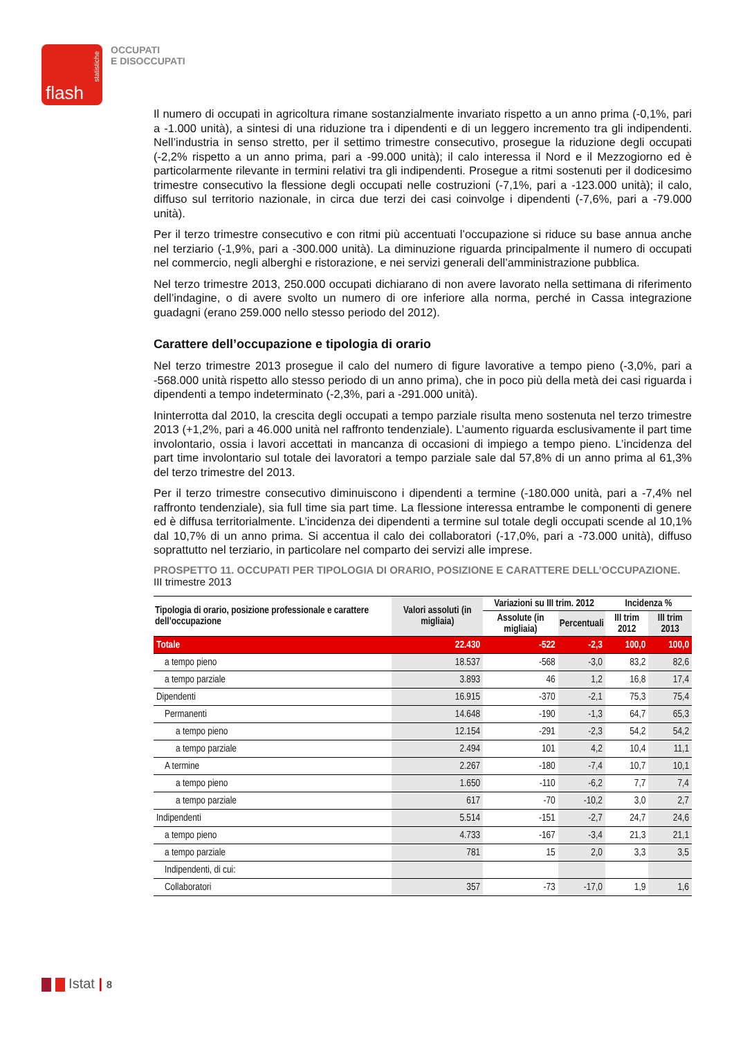statistiche
flash
OCCUPATI
E DISOCCUPATI
Il numero di occupati in agricoltura rimane sostanzialmente invariato rispetto a un anno prima (-0,1%, pari a -1.000 unità), a sintesi di una riduzione tra i dipendenti e di un leggero incremento tra gli indipendenti. Nell’industria in senso stretto, per il settimo trimestre consecutivo, prosegue la riduzione degli occupati (-2,2% rispetto a un anno prima, pari a -99.000 unità); il calo interessa il Nord e il Mezzogiorno ed è particolarmente rilevante in termini relativi tra gli indipendenti. Prosegue a ritmi sostenuti per il dodicesimo trimestre consecutivo la flessione degli occupati nelle costruzioni (-7,1%, pari a -123.000 unità); il calo, diffuso sul territorio nazionale, in circa due terzi dei casi coinvolge i dipendenti (-7,6%, pari a -79.000 unità).
Per il terzo trimestre consecutivo e con ritmi più accentuati l’occupazione si riduce su base annua anche nel terziario (-1,9%, pari a -300.000 unità). La diminuzione riguarda principalmente il numero di occupati nel commercio, negli alberghi e ristorazione, e nei servizi generali dell’amministrazione pubblica.
Nel terzo trimestre 2013, 250.000 occupati dichiarano di non avere lavorato nella settimana di riferimento dell’indagine, o di avere svolto un numero di ore inferiore alla norma, perché in Cassa integrazione guadagni (erano 259.000 nello stesso periodo del 2012).
Carattere dell’occupazione e tipologia di orario
Nel terzo trimestre 2013 prosegue il calo del numero di figure lavorative a tempo pieno (-3,0%, pari a -568.000 unità rispetto allo stesso periodo di un anno prima), che in poco più della metà dei casi riguarda i dipendenti a tempo indeterminato (-2,3%, pari a -291.000 unità).
Ininterrotta dal 2010, la crescita degli occupati a tempo parziale risulta meno sostenuta nel terzo trimestre 2013 (+1,2%, pari a 46.000 unità nel raffronto tendenziale). L’aumento riguarda esclusivamente il part time involontario, ossia i lavori accettati in mancanza di occasioni di impiego a tempo pieno. L’incidenza del part time involontario sul totale dei lavoratori a tempo parziale sale dal 57,8% di un anno prima al 61,3% del terzo trimestre del 2013.
Per il terzo trimestre consecutivo diminuiscono i dipendenti a termine (-180.000 unità, pari a -7,4% nel raffronto tendenziale), sia full time sia part time. La flessione interessa entrambe le componenti di genere ed è diffusa territorialmente. L’incidenza dei dipendenti a termine sul totale degli occupati scende al 10,1% dal 10,7% di un anno prima. Si accentua il calo dei collaboratori (-17,0%, pari a -73.000 unità), diffuso soprattutto nel terziario, in particolare nel comparto dei servizi alle imprese.
PROSPETTO 11. OCCUPATI PER TIPOLOGIA DI ORARIO, POSIZIONE E CARATTERE DELL’OCCUPAZIONE.
III trimestre 2013
| Tipologia di orario, posizione professionale e carattere dell’occupazione | Valori assoluti (in migliaia) | Variazioni su III trim. 2012 | | Incidenza % | |
| --- | --- | --- | --- | --- | --- |
| | | Assolute (in migliaia) | Percentuali | III trim 2012 | III trim 2013 |
| Totale | 22.430 | -522 | -2,3 | 100,0 | 100,0 |
| a tempo pieno | 18.537 | -568 | -3,0 | 83,2 | 82,6 |
| a tempo parziale | 3.893 | 46 | 1,2 | 16,8 | 17,4 |
| Dipendenti | 16.915 | -370 | -2,1 | 75,3 | 75,4 |
| Permanenti | 14.648 | -190 | -1,3 | 64,7 | 65,3 |
| a tempo pieno | 12.154 | -291 | -2,3 | 54,2 | 54,2 |
| a tempo parziale | 2.494 | 101 | 4,2 | 10,4 | 11,1 |
| A termine | 2.267 | -180 | -7,4 | 10,7 | 10,1 |
| a tempo pieno | 1.650 | -110 | -6,2 | 7,7 | 7,4 |
| a tempo parziale | 617 | -70 | -10,2 | 3,0 | 2,7 |
| Indipendenti | 5.514 | -151 | -2,7 | 24,7 | 24,6 |
| a tempo pieno | 4.733 | -167 | -3,4 | 21,3 | 21,1 |
| a tempo parziale | 781 | 15 | 2,0 | 3,3 | 3,5 |
| Indipendenti, di cui: | | | | | |
| Collaboratori | 357 | -73 | -17,0 | 1,9 | 1,6 |
Istat | 8